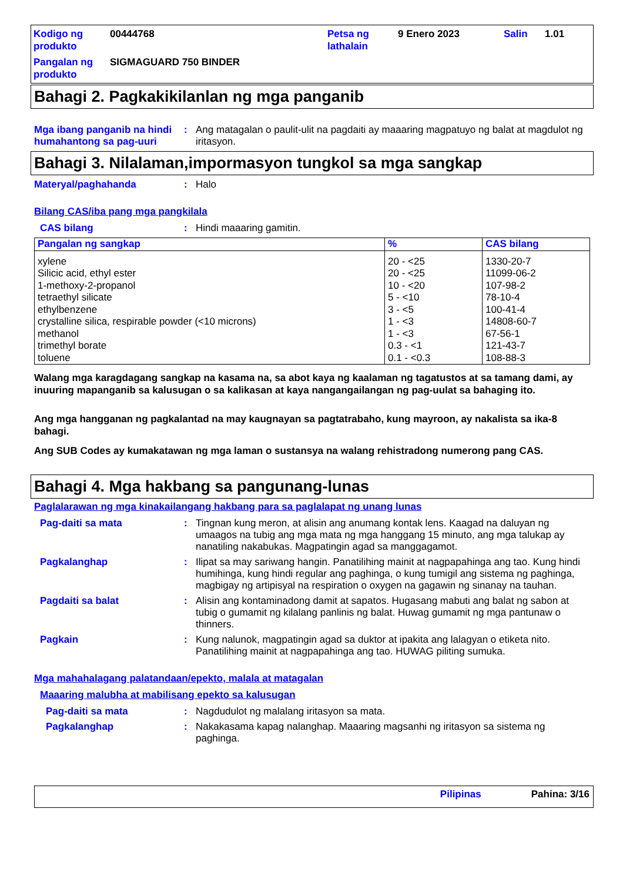Kodigo ng produkto
00444768
Petsa ng lathalain
9 Enero 2023
Salin
1.01
Pangalan ng produkto
SIGMAGUARD 750 BINDER
Bahagi 2. Pagkakikilanlan ng mga panganib
Mga ibang panganib na hindi humahantong sa pag-uuri
:
Ang matagalan o paulit-ulit na pagdaiti ay maaaring magpatuyo ng balat at magdulot ng iritasyon.
Bahagi 3. Nilalaman,impormasyon tungkol sa mga sangkap
Materyal/paghahanda
:
Halo
Bilang CAS/iba pang mga pangkilala
CAS bilang
:
Hindi maaaring gamitin.
| Pangalan ng sangkap | % | CAS bilang |
| --- | --- | --- |
| xylene Silicic acid, ethyl ester 1-methoxy-2-propanol tetraethyl silicate ethylbenzene crystalline silica, respirable powder (<10 microns) methanol trimethyl borate toluene | 20 - <25 20 - <25 10 - <20 5 - <10 3 - <5 1 - <3 1 - <3 0.3 - <1 0.1 - <0.3 | 1330-20-7 11099-06-2 107-98-2 78-10-4 100-41-4 14808-60-7 67-56-1 121-43-7 108-88-3 |
Walang mga karagdagang sangkap na kasama na, sa abot kaya ng kaalaman ng tagatustos at sa tamang dami, ay inuuring mapanganib sa kalusugan o sa kalikasan at kaya nangangailangan ng pag-uulat sa bahaging ito.
Ang mga hangganan ng pagkalantad na may kaugnayan sa pagtatrabaho, kung mayroon, ay nakalista sa ika-8 bahagi.
Ang SUB Codes ay kumakatawan ng mga laman o sustansya na walang rehistradong numerong pang CAS.
Bahagi 4. Mga hakbang sa pangunang-lunas
Paglalarawan ng mga kinakailangang hakbang para sa paglalapat ng unang lunas
Pag-daiti sa mata
:
Tingnan kung meron, at alisin ang anumang kontak lens. Kaagad na daluyan ng umaagos na tubig ang mga mata ng mga hanggang 15 minuto, ang mga talukap ay nanatiling nakabukas. Magpatingin agad sa manggagamot.
Pagkalanghap
:
Ilipat sa may sariwang hangin. Panatilihing mainit at nagpapahinga ang tao. Kung hindi humihinga, kung hindi regular ang paghinga, o kung tumigil ang sistema ng paghinga, magbigay ng artipisyal na respiration o oxygen na gagawin ng sinanay na tauhan.
Pagdaiti sa balat
:
Alisin ang kontaminadong damit at sapatos. Hugasang mabuti ang balat ng sabon at tubig o gumamit ng kilalang panlinis ng balat. Huwag gumamit ng mga pantunaw o thinners.
Pagkain
:
Kung nalunok, magpatingin agad sa duktor at ipakita ang lalagyan o etiketa nito. Panatilihing mainit at nagpapahinga ang tao. HUWAG piliting sumuka.
Mga mahahalagang palatandaan/epekto, malala at matagalan
Maaaring malubha at mabilisang epekto sa kalusugan
Pag-daiti sa mata
:
Nagdudulot ng malalang iritasyon sa mata.
Pagkalanghap
:
Nakakasama kapag nalanghap. Maaaring magsanhi ng iritasyon sa sistema ng paghinga.
Pilipinas Pahina: 3/16